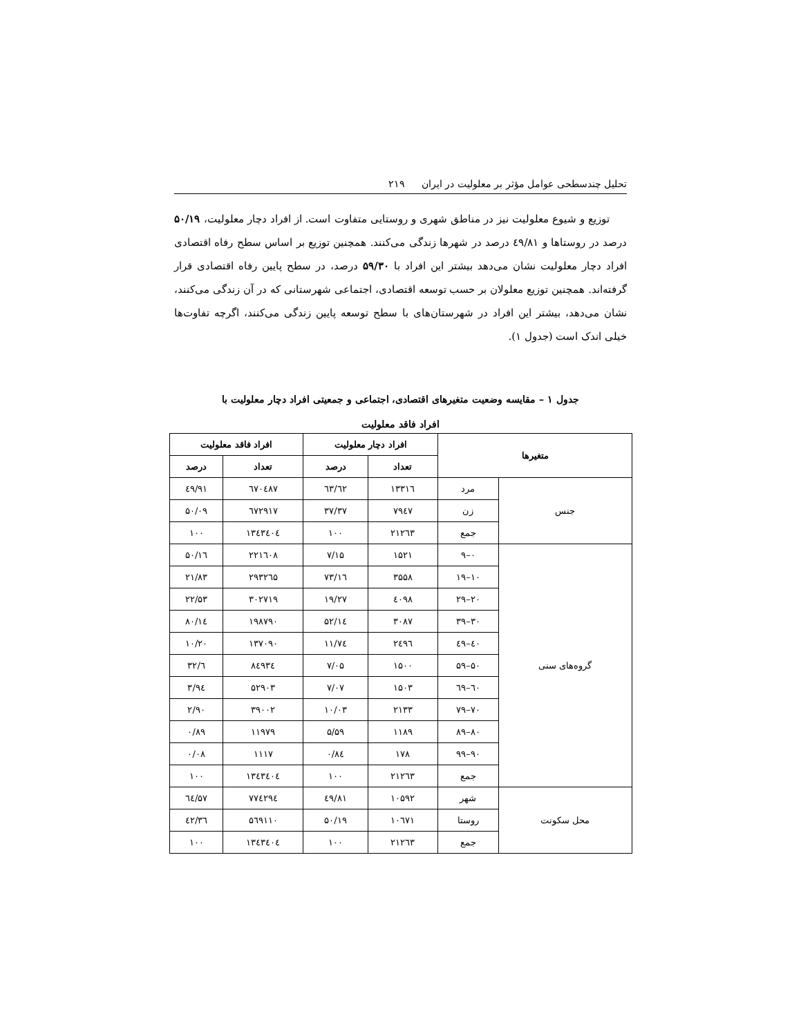تحلیل چندسطحی عوامل مؤثر بر معلولیت در ایران ۲۱۹
توزیع و شیوع معلولیت نیز در مناطق شهری و روستایی متفاوت است. از افراد دچار معلولیت، ۵۰/۱۹ درصد در روستاها و ٤۹/۸۱ درصد در شهرها زندگی می‌کنند. همچنین توزیع بر اساس سطح رفاه اقتصادی افراد دچار معلولیت نشان می‌دهد بیشتر این افراد با ۵۹/۳۰ درصد، در سطح پایین رفاه اقتصادی قرار گرفته‌اند. همچنین توزیع معلولان بر حسب توسعه اقتصادی، اجتماعی شهرستانی که در آن زندگی می‌کنند، نشان می‌دهد، بیشتر این افراد در شهرستان‌های با سطح توسعه پایین زندگی می‌کنند، اگرچه تفاوت‌ها خیلی اندک است (جدول ۱).
جدول ۱ – مقایسه وضعیت متغیرهای اقتصادی، اجتماعی و جمعیتی افراد دچار معلولیت با
افراد فاقد معلولیت
| متغیرها | | افراد دچار معلولیت | | افراد فاقد معلولیت | |
| --- | --- | --- | --- | --- | --- |
| | | تعداد | درصد | تعداد | درصد |
| جنس | مرد | ۱۳۳۱٦ | ٦۲/٦۳ | ٦۷۰٤۸۷ | ٤۹/۹۱ |
| | زن | ۷۹٤۷ | ۳۷/۳۷ | ٦۷۲۹۱۷ | ۵۰/۰۹ |
| | جمع | ۲۱۲٦۳ | ۱۰۰ | ۱۳٤۳٤۰٤ | ۱۰۰ |
| گروه‌های سنی | ۰–۹ | ۱۵۲۱ | ۷/۱۵ | ۲۲۱٦۰۸ | ۱٦/۵۰ |
| | ۱۰–۱۹ | ۳۵۵۸ | ۱٦/۷۳ | ۲۹۳۲٦۵ | ۲۱/۸۳ |
| | ۲۰–۲۹ | ٤۰۹۸ | ۱۹/۲۷ | ۳۰۲۷۱۹ | ۲۲/۵۳ |
| | ۳۰–۳۹ | ۳۰۸۷ | ۱٤/۵۲ | ۱۹۸۷۹۰ | ۱٤/۸۰ |
| | ٤۰–٤۹ | ۲٤۹٦ | ۱۱/۷٤ | ۱۳۷۰۹۰ | ۱۰/۲۰ |
| | ۵۰–۵۹ | ۱۵۰۰ | ۷/۰۵ | ۸٤۹۳٤ | ٦/۳۲ |
| | ٦۰–٦۹ | ۱۵۰۳ | ۷/۰۷ | ۵۲۹۰۳ | ۳/۹٤ |
| | ۷۰–۷۹ | ۲۱۳۳ | ۱۰/۰۳ | ۳۹۰۰۲ | ۲/۹۰ |
| | ۸۰–۸۹ | ۱۱۸۹ | ۵/۵۹ | ۱۱۹۷۹ | ۰/۸۹ |
| | ۹۰–۹۹ | ۱۷۸ | ۰/۸٤ | ۱۱۱۷ | ۰/۰۸ |
| | جمع | ۲۱۲٦۳ | ۱۰۰ | ۱۳٤۳٤۰٤ | ۱۰۰ |
| محل سکونت | شهر | ۱۰۵۹۲ | ٤۹/۸۱ | ۷۷٤۲۹٤ | ۵۷/٦٤ |
| | روستا | ۱۰٦۷۱ | ۵۰/۱۹ | ۵٦۹۱۱۰ | ٤۲/۳٦ |
| | جمع | ۲۱۲٦۳ | ۱۰۰ | ۱۳٤۳٤۰٤ | ۱۰۰ |